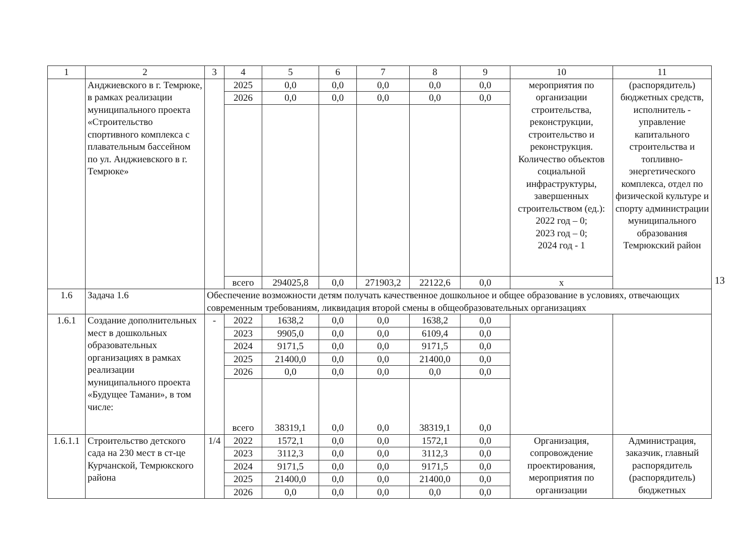| 1 | 2 | 3 | 4 | 5 | 6 | 7 | 8 | 9 | 10 | 11 |
| --- | --- | --- | --- | --- | --- | --- | --- | --- | --- | --- |
| | Анджиевского в г. Темрюке, в рамках реализации муниципального проекта «Строительство спортивного комплекса с плавательным бассейном по ул. Анджиевского в г. Темрюке» | | 2025 | 0,0 | 0,0 | 0,0 | 0,0 | 0,0 | мероприятия по организации строительства, реконструкции, строительство и реконструкция. Количество объектов социальной инфраструктуры, завершенных строительством (ед.): 2022 год – 0; 2023 год – 0; 2024 год - 1 | (распорядитель) бюджетных средств, исполнитель - управление капитального строительства и топливно-энергетического комплекса, отдел по физической культуре и спорту администрации муниципального образования Темрюкский район |
| | | | 2026 | 0,0 | 0,0 | 0,0 | 0,0 | 0,0 | | |
| | | | всего | 294025,8 | 0,0 | 271903,2 | 22122,6 | 0,0 | х | |
| 1.6 | Задача 1.6 | Обеспечение возможности детям получать качественное дошкольное и общее образование в условиях, отвечающих современным требованиям, ликвидация второй смены в общеобразовательных организациях | | | | | | | | |
| 1.6.1 | Создание дополнительных мест в дошкольных образовательных организациях в рамках реализации муниципального проекта «Будущее Тамани», в том числе: | - | 2022 | 1638,2 | 0,0 | 0,0 | 1638,2 | 0,0 | | |
| | | | 2023 | 9905,0 | 0,0 | 0,0 | 6109,4 | 0,0 | | |
| | | | 2024 | 9171,5 | 0,0 | 0,0 | 9171,5 | 0,0 | | |
| | | | 2025 | 21400,0 | 0,0 | 0,0 | 21400,0 | 0,0 | | |
| | | | 2026 | 0,0 | 0,0 | 0,0 | 0,0 | 0,0 | | |
| | | | всего | 38319,1 | 0,0 | 0,0 | 38319,1 | 0,0 | | |
| 1.6.1.1 | Строительство детского сада на 230 мест в ст-це Курчанской, Темрюкского района | 1/4 | 2022 | 1572,1 | 0,0 | 0,0 | 1572,1 | 0,0 | Организация, сопровождение проектирования, мероприятия по организации | Администрация, заказчик, главный распорядитель (распорядитель) бюджетных |
| | | | 2023 | 3112,3 | 0,0 | 0,0 | 3112,3 | 0,0 | | |
| | | | 2024 | 9171,5 | 0,0 | 0,0 | 9171,5 | 0,0 | | |
| | | | 2025 | 21400,0 | 0,0 | 0,0 | 21400,0 | 0,0 | | |
| | | | 2026 | 0,0 | 0,0 | 0,0 | 0,0 | 0,0 | | |
13